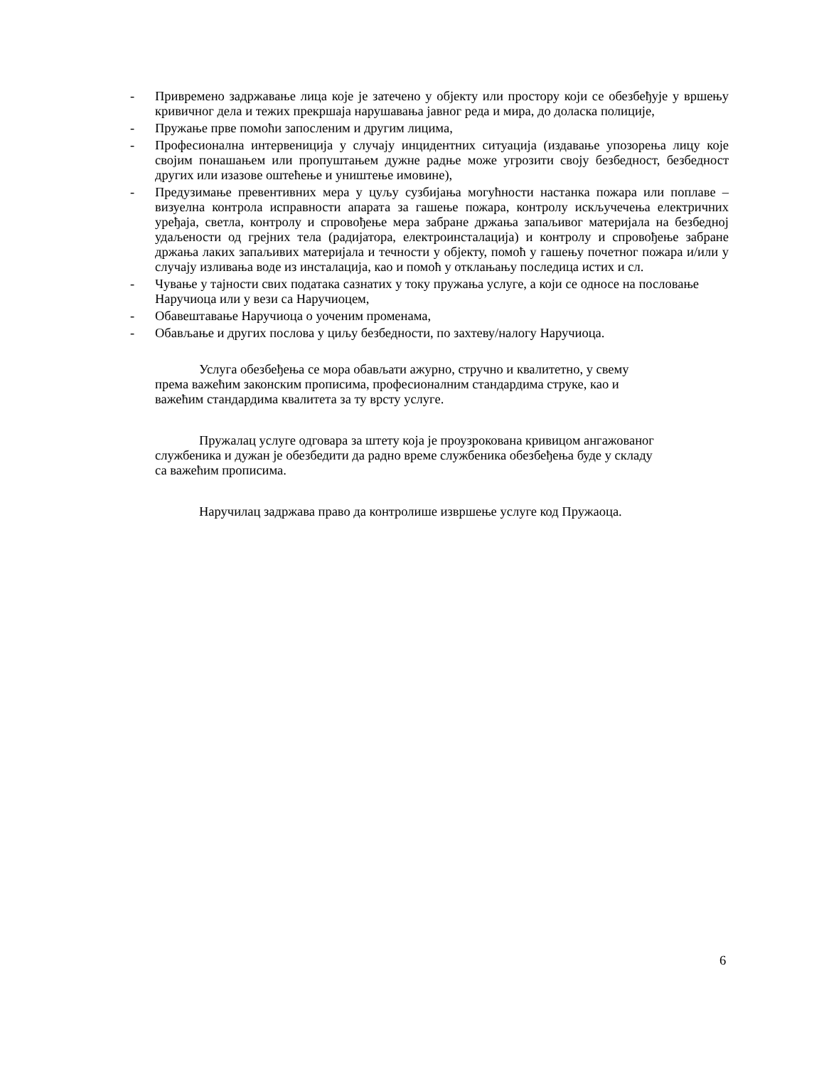- Привремено задржавање лица које је затечено у објекту или простору који се обезбеђује у вршењу кривичног дела и тежих прекршаја нарушавања јавног реда и мира, до доласка полиције,
- Пружање прве помоћи запосленим и другим лицима,
- Професионална интервеницијa у случају инцидентних ситуација (издавање упозорења лицу које својим понашањем или пропуштањем дужне радње може угрозити своју безбедност, безбедност других или изазове оштећење и уништење имовине),
- Предузимање превентивних мера у цуљу сузбијања могућности настанка пожара или поплаве – визуелна контрола исправности апарата за гашење пожара, контролу искључечења електричних уређаја, светла, контролу и спровођење мера забране држања запаљивог материјала на безбедној удаљености од грејних тела (радијатора, електроинсталација) и контролу и спровођење забране држања лаких запаљивих материјала и течности у објекту, помоћ у гашењу почетног пожара и/или у случају изливања воде из инсталација, као и помоћ у отклањању последица истих и сл.
- Чување у тајности свих података сазнатих у току пружања услуге, а који се односе на пословање Наручиоца или у вези са Наручиоцем,
- Обавештавање Наручиоца о уоченим променама,
- Обављање и других послова у циљу безбедности, по захтеву/налогу Наручиоца.
Услуга обезбеђења се мора обављати ажурно, стручно и квалитетно, у свему према важећим законским прописима, професионалним стандардима струке, као и важећим стандардима квалитета за ту врсту услуге.
Пружалац услуге одговара за штету која је проузрокована кривицом ангажованог службеника и дужан је обезбедити да радно време службеника обезбеђења буде у складу са важећим прописима.
Наручилац задржава право да контролише извршење услуге код Пружаоца.
6